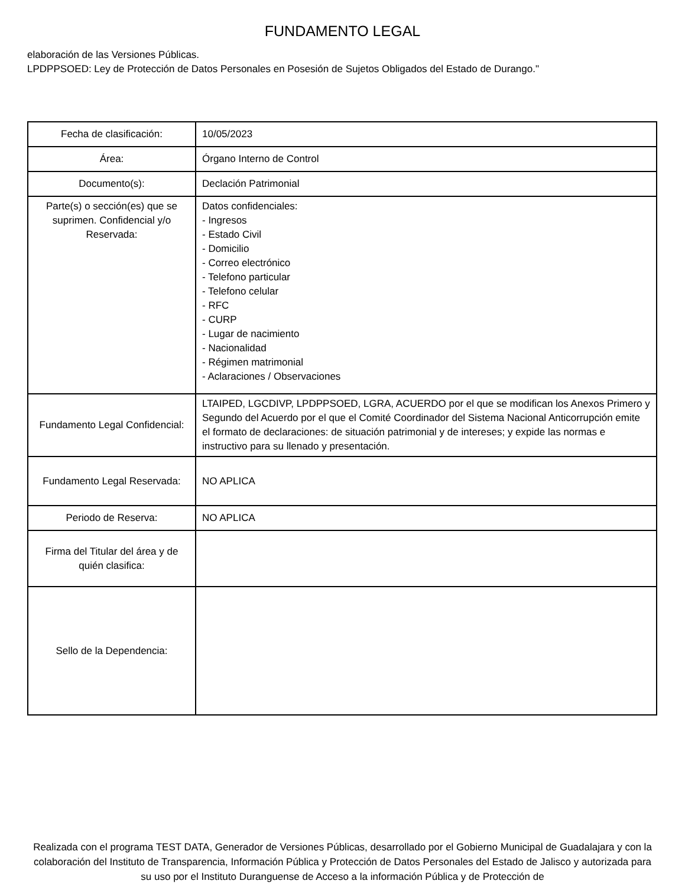FUNDAMENTO LEGAL
elaboración de las Versiones Públicas.
LPDPPSOED: Ley de Protección de Datos Personales en Posesión de Sujetos Obligados del Estado de Durango."
| Fecha de clasificación: | 10/05/2023 |
| Área: | Órgano Interno de Control |
| Documento(s): | Declación Patrimonial |
| Parte(s) o sección(es) que se suprimen. Confidencial y/o Reservada: | Datos confidenciales: - Ingresos - Estado Civil - Domicilio - Correo electrónico - Telefono particular - Telefono celular - RFC - CURP - Lugar de nacimiento - Nacionalidad - Régimen matrimonial - Aclaraciones / Observaciones |
| Fundamento Legal Confidencial: | LTAIPED, LGCDIVP, LPDPPSOED, LGRA, ACUERDO por el que se modifican los Anexos Primero y Segundo del Acuerdo por el que el Comité Coordinador del Sistema Nacional Anticorrupción emite el formato de declaraciones: de situación patrimonial y de intereses; y expide las normas e instructivo para su llenado y presentación. |
| Fundamento Legal Reservada: | NO APLICA |
| Periodo de Reserva: | NO APLICA |
| Firma del Titular del área y de quién clasifica: | |
| Sello de la Dependencia: | |
Realizada con el programa TEST DATA, Generador de Versiones Públicas, desarrollado por el Gobierno Municipal de Guadalajara y con la colaboración del Instituto de Transparencia, Información Pública y Protección de Datos Personales del Estado de Jalisco y autorizada para su uso por el Instituto Duranguense de Acceso a la información Pública y de Protección de